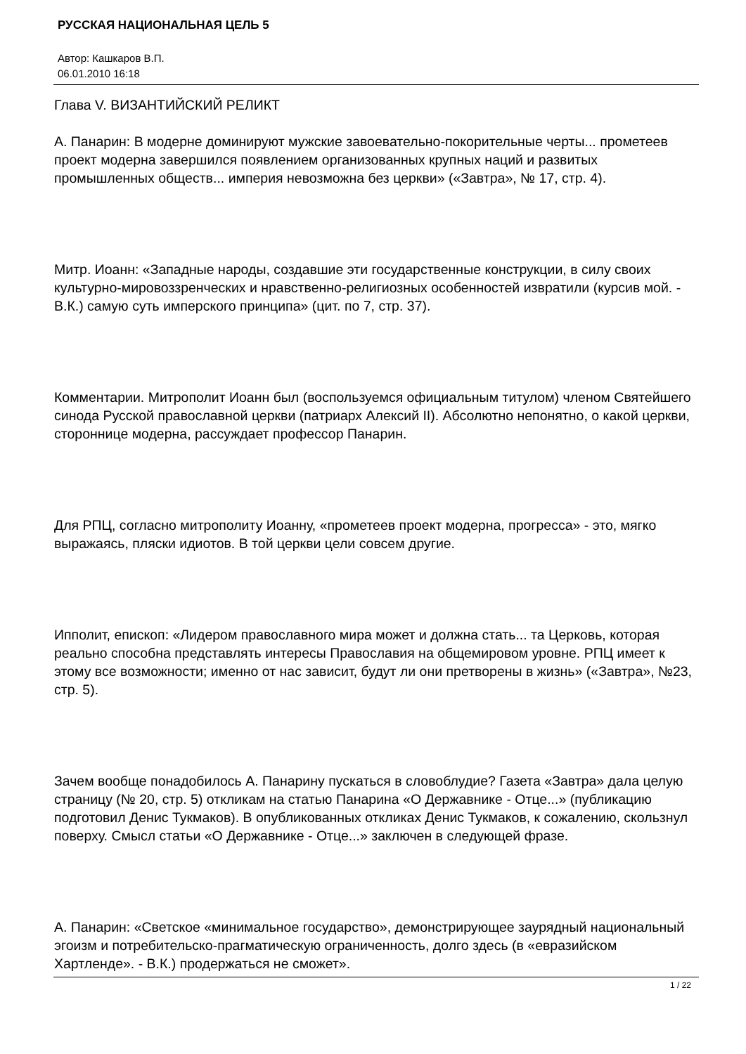РУССКАЯ НАЦИОНАЛЬНАЯ ЦЕЛЬ 5
Автор: Кашкаров В.П.
06.01.2010 16:18
Глава V. ВИЗАНТИЙСКИЙ РЕЛИКТ
А. Панарин: В модерне доминируют мужские завоевательно-покорительные черты... прометеев проект модерна завершился появлением организованных крупных наций и развитых промышленных обществ... империя невозможна без церкви» («Завтра», № 17, стр. 4).
Митр. Иоанн: «Западные народы, создавшие эти государственные конструкции, в силу своих культурно-мировоззренческих и нравственно-религиозных особенностей извратили (курсив мой. - В.К.) самую суть имперского принципа» (цит. по 7, стр. 37).
Комментарии. Митрополит Иоанн был (воспользуемся официальным титулом) членом Святейшего синода Русской православной церкви (патриарх Алексий II). Абсолютно непонятно, о какой церкви, стороннице модерна, рассуждает профессор Панарин.
Для РПЦ, согласно митрополиту Иоанну, «прометеев проект модерна, прогресса» - это, мягко выражаясь, пляски идиотов. В той церкви цели совсем другие.
Ипполит, епископ: «Лидером православного мира может и должна стать... та Церковь, которая реально способна представлять интересы Православия на общемировом уровне. РПЦ имеет к этому все возможности; именно от нас зависит, будут ли они претворены в жизнь» («Завтра», №23, стр. 5).
Зачем вообще понадобилось А. Панарину пускаться в словоблудие? Газета «Завтра» дала целую страницу (№ 20, стр. 5) откликам на статью Панарина «О Державнике - Отце...» (публикацию подготовил Денис Тукмаков). В опубликованных откликах Денис Тукмаков, к сожалению, скользнул поверху. Смысл статьи «О Державнике - Отце...» заключен в следующей фразе.
А. Панарин: «Светское «минимальное государство», демонстрирующее заурядный национальный эгоизм и потребительско-прагматическую ограниченность, долго здесь (в «евразийском Хартленде». - В.К.) продержаться не сможет».
1 / 22